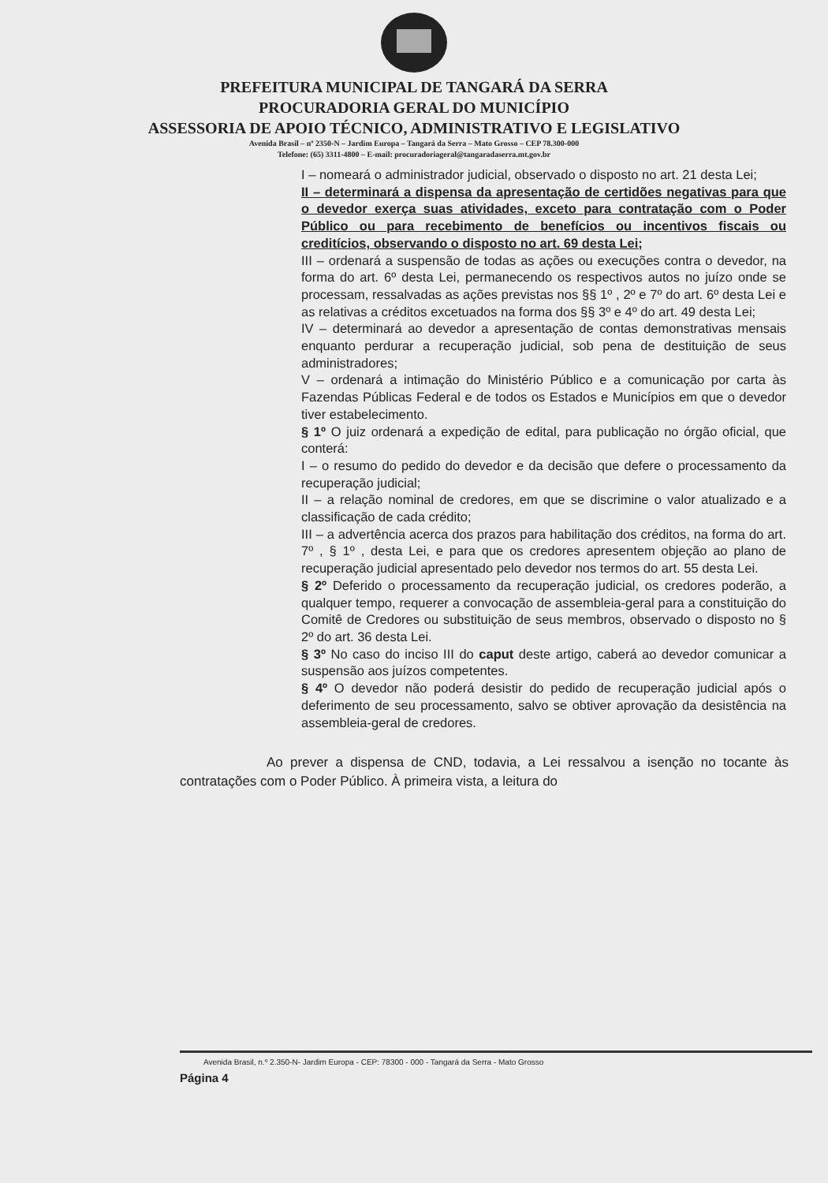PREFEITURA MUNICIPAL DE TANGARÁ DA SERRA
PROCURADORIA GERAL DO MUNICÍPIO
ASSESSORIA DE APOIO TÉCNICO, ADMINISTRATIVO E LEGISLATIVO
Avenida Brasil – nº 2350-N – Jardim Europa – Tangará da Serra – Mato Grosso – CEP 78.300-000
Telefone: (65) 3311-4800 – E-mail: procuradoriageral@tangaradaserra.mt.gov.br
I – nomeará o administrador judicial, observado o disposto no art. 21 desta Lei;
II – determinará a dispensa da apresentação de certidões negativas para que o devedor exerça suas atividades, exceto para contratação com o Poder Público ou para recebimento de benefícios ou incentivos fiscais ou creditícios, observando o disposto no art. 69 desta Lei;
III – ordenará a suspensão de todas as ações ou execuções contra o devedor, na forma do art. 6º desta Lei, permanecendo os respectivos autos no juízo onde se processam, ressalvadas as ações previstas nos §§ 1º , 2º e 7º do art. 6º desta Lei e as relativas a créditos excetuados na forma dos §§ 3º e 4º do art. 49 desta Lei;
IV – determinará ao devedor a apresentação de contas demonstrativas mensais enquanto perdurar a recuperação judicial, sob pena de destituição de seus administradores;
V – ordenará a intimação do Ministério Público e a comunicação por carta às Fazendas Públicas Federal e de todos os Estados e Municípios em que o devedor tiver estabelecimento.
§ 1º O juiz ordenará a expedição de edital, para publicação no órgão oficial, que conterá:
I – o resumo do pedido do devedor e da decisão que defere o processamento da recuperação judicial;
II – a relação nominal de credores, em que se discrimine o valor atualizado e a classificação de cada crédito;
III – a advertência acerca dos prazos para habilitação dos créditos, na forma do art. 7º , § 1º , desta Lei, e para que os credores apresentem objeção ao plano de recuperação judicial apresentado pelo devedor nos termos do art. 55 desta Lei.
§ 2º Deferido o processamento da recuperação judicial, os credores poderão, a qualquer tempo, requerer a convocação de assembleia-geral para a constituição do Comitê de Credores ou substituição de seus membros, observado o disposto no § 2º do art. 36 desta Lei.
§ 3º No caso do inciso III do caput deste artigo, caberá ao devedor comunicar a suspensão aos juízos competentes.
§ 4º O devedor não poderá desistir do pedido de recuperação judicial após o deferimento de seu processamento, salvo se obtiver aprovação da desistência na assembleia-geral de credores.
Ao prever a dispensa de CND, todavia, a Lei ressalvou a isenção no tocante às contratações com o Poder Público. À primeira vista, a leitura do
Avenida Brasil, n.º 2.350-N- Jardim Europa - CEP: 78300 - 000 - Tangará da Serra - Mato Grosso
Página 4